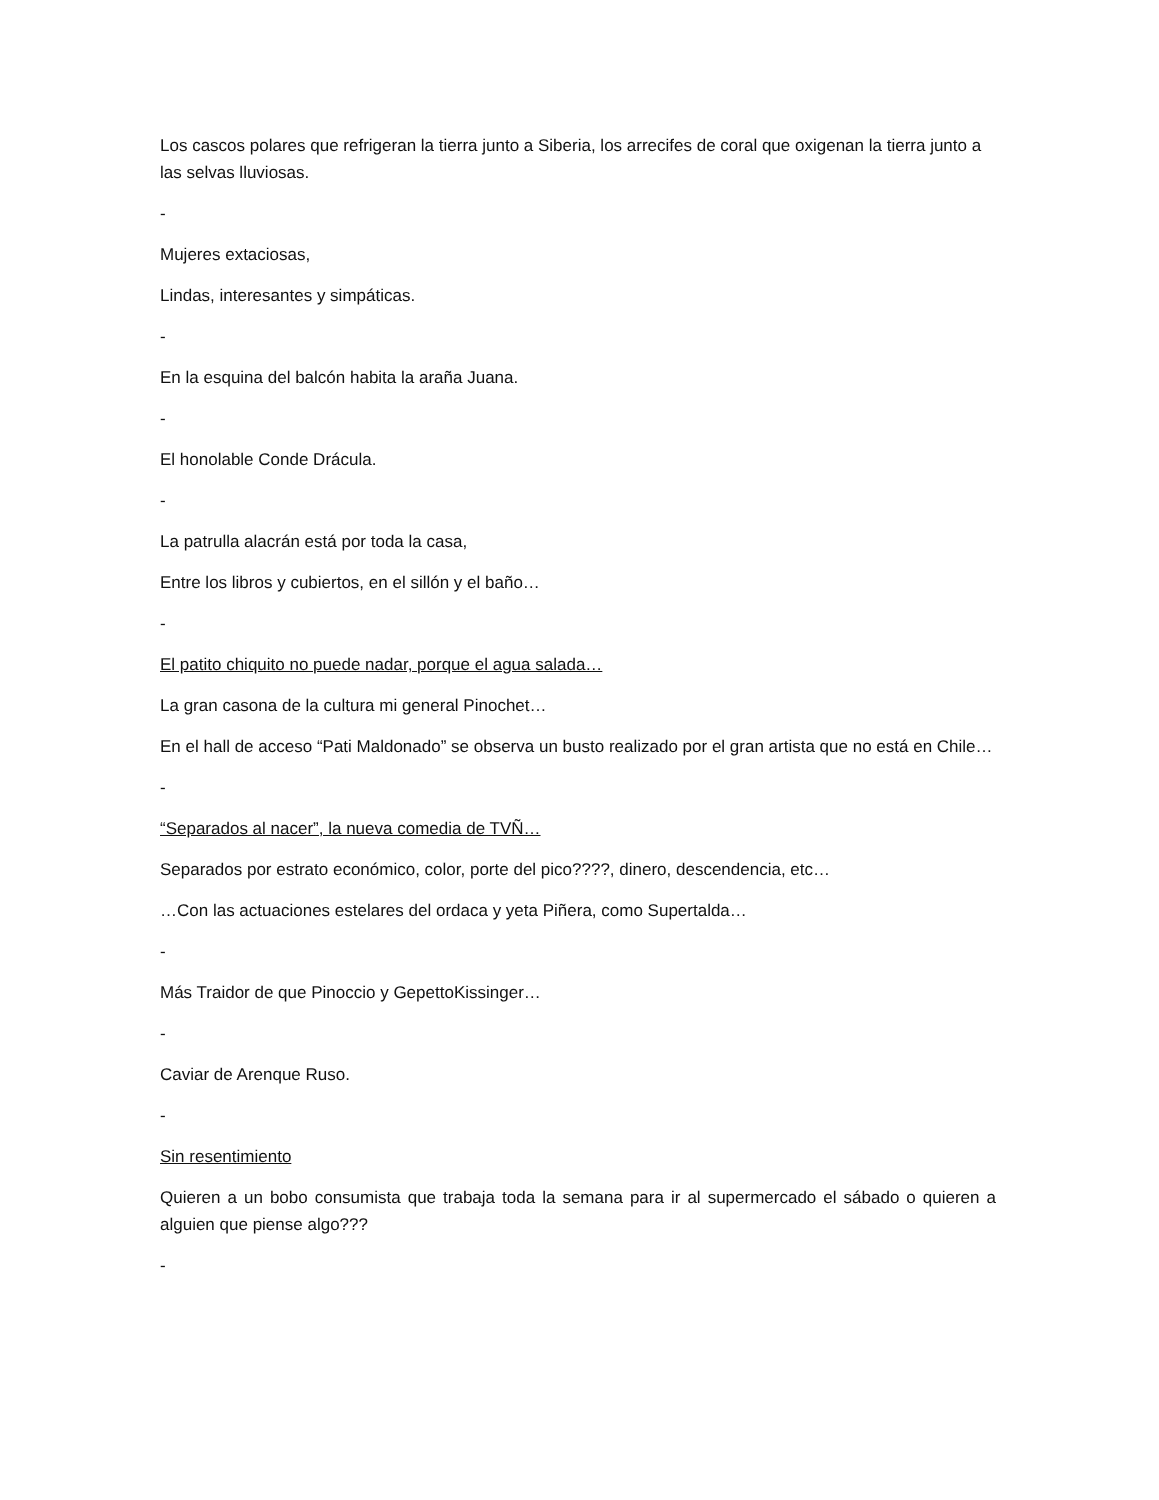Los cascos polares que refrigeran la tierra junto a Siberia, los arrecifes de coral que oxigenan la tierra junto a las selvas lluviosas.
-
Mujeres extaciosas,
Lindas, interesantes y simpáticas.
-
En la esquina del balcón habita la araña Juana.
-
El honolable Conde Drácula.
-
La patrulla alacrán está por toda la casa,
Entre los libros y cubiertos, en el sillón y el baño…
-
El patito chiquito no puede nadar, porque el agua salada…
La gran casona de la cultura mi general Pinochet…
En el hall de acceso “Pati Maldonado” se observa un busto realizado por el gran artista que no está en Chile…
-
“Separados al nacer”, la nueva comedia de TVÑ…
Separados por estrato económico, color, porte del pico????, dinero, descendencia, etc…
…Con las actuaciones estelares del ordaca y yeta Piñera, como Supertalda…
-
Más Traidor de que Pinoccio y GepettoKissinger…
-
Caviar de Arenque Ruso.
-
Sin resentimiento
Quieren a un bobo consumista que trabaja toda la semana para ir al supermercado el sábado o quieren a alguien que piense algo???
-